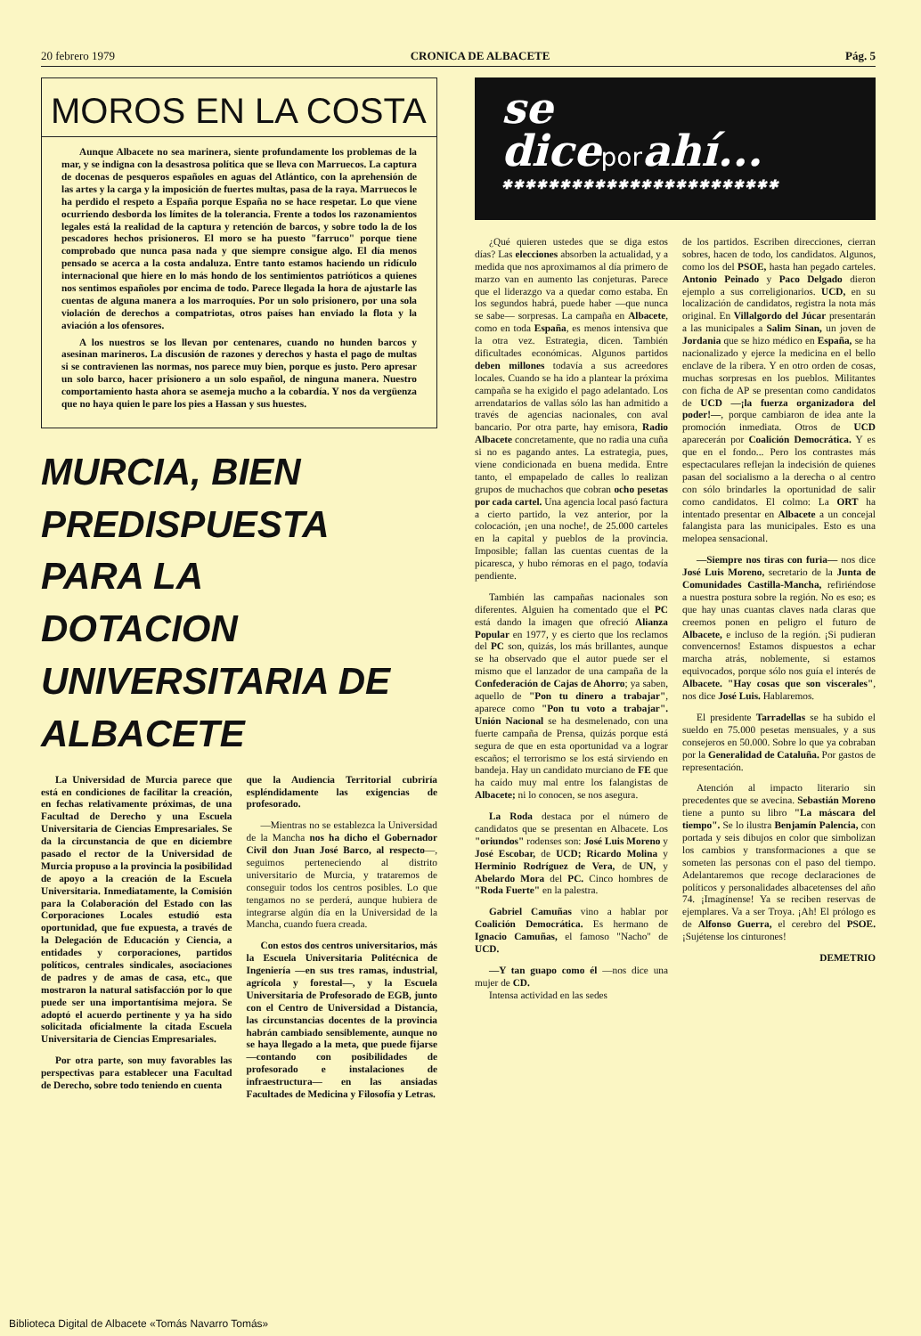20 febrero 1979 CRONICA DE ALBACETE Pág. 5
MOROS EN LA COSTA
Aunque Albacete no sea marinera, siente profundamente los problemas de la mar, y se indigna con la desastrosa política que se lleva con Marruecos. La captura de docenas de pesqueros españoles en aguas del Atlántico, con la aprehensión de las artes y la carga y la imposición de fuertes multas, pasa de la raya. Marruecos le ha perdido el respeto a España porque España no se hace respetar. Lo que viene ocurriendo desborda los límites de la tolerancia. Frente a todos los razonamientos legales está la realidad de la captura y retención de barcos, y sobre todo la de los pescadores hechos prisioneros. El moro se ha puesto "farruco" porque tiene comprobado que nunca pasa nada y que siempre consigue algo. El día menos pensado se acerca a la costa andaluza. Entre tanto estamos haciendo un ridículo internacional que hiere en lo más hondo de los sentimientos patrióticos a quienes nos sentimos españoles por encima de todo. Parece llegada la hora de ajustarle las cuentas de alguna manera a los marroquíes. Por un solo prisionero, por una sola violación de derechos a compatriotas, otros países han enviado la flota y la aviación a los ofensores.
A los nuestros se los llevan por centenares, cuando no hunden barcos y asesinan marineros. La discusión de razones y derechos y hasta el pago de multas si se contravienen las normas, nos parece muy bien, porque es justo. Pero apresar un solo barco, hacer prisionero a un solo español, de ninguna manera. Nuestro comportamiento hasta ahora se asemeja mucho a la cobardía. Y nos da vergüenza que no haya quien le pare los pies a Hassan y sus huestes.
MURCIA, BIEN
PREDISPUESTA
PARA LA
DOTACION
UNIVERSITARIA DE
ALBACETE
La Universidad de Murcia parece que está en condiciones de facilitar la creación, en fechas relativamente próximas, de una Facultad de Derecho y una Escuela Universitaria de Ciencias Empresariales. Se da la circunstancia de que en diciembre pasado el rector de la Universidad de Murcia propuso a la provincia la posibilidad de apoyo a la creación de la Escuela Universitaria. Inmediatamente, la Comisión para la Colaboración del Estado con las Corporaciones Locales estudió esta oportunidad, que fue expuesta, a través de la Delegación de Educación y Ciencia, a entidades y corporaciones, partidos políticos, centrales sindicales, asociaciones de padres y de amas de casa, etc., que mostraron la natural satisfacción por lo que puede ser una importantísima mejora. Se adoptó el acuerdo pertinente y ya ha sido solicitada oficialmente la citada Escuela Universitaria de Ciencias Empresariales.
Por otra parte, son muy favorables las perspectivas para establecer una Facultad de Derecho, sobre todo teniendo en cuenta
que la Audiencia Territorial cubriría espléndidamente las exigencias de profesorado.
—Mientras no se establezca la Universidad de la Mancha nos ha dicho el Gobernador Civil don Juan José Barco, al respecto—, seguimos perteneciendo al distrito universitario de Murcia, y trataremos de conseguir todos los centros posibles. Lo que tengamos no se perderá, aunque hubiera de integrarse algún día en la Universidad de la Mancha, cuando fuera creada.
Con estos dos centros universitarios, más la Escuela Universitaria Politécnica de Ingeniería —en sus tres ramas, industrial, agrícola y forestal—, y la Escuela Universitaria de Profesorado de EGB, junto con el Centro de Universidad a Distancia, las circunstancias docentes de la provincia habrán cambiado sensiblemente, aunque no se haya llegado a la meta, que puede fijarse —contando con posibilidades de profesorado e instalaciones de infraestructura— en las ansiadas Facultades de Medicina y Filosofía y Letras.
se
diceporahí...
✱✱✱✱✱✱✱✱✱✱✱✱✱✱✱✱✱✱✱✱✱✱✱✱
¿Qué quieren ustedes que se diga estos días? Las elecciones absorben la actualidad, y a medida que nos aproximamos al día primero de marzo van en aumento las conjeturas. Parece que el liderazgo va a quedar como estaba. En los segundos habrá, puede haber —que nunca se sabe— sorpresas. La campaña en Albacete, como en toda España, es menos intensiva que la otra vez. Estrategia, dicen. También dificultades económicas. Algunos partidos deben millones todavía a sus acreedores locales. Cuando se ha ido a plantear la próxima campaña se ha exigido el pago adelantado. Los arrendatarios de vallas sólo las han admitido a través de agencias nacionales, con aval bancario. Por otra parte, hay emisora, Radio Albacete concretamente, que no radia una cuña si no es pagando antes. La estrategia, pues, viene condicionada en buena medida. Entre tanto, el empapelado de calles lo realizan grupos de muchachos que cobran ocho pesetas por cada cartel. Una agencia local pasó factura a cierto partido, la vez anterior, por la colocación, ¡en una noche!, de 25.000 carteles en la capital y pueblos de la provincia. Imposible; fallan las cuentas cuentas de la picaresca, y hubo rémoras en el pago, todavía pendiente.
También las campañas nacionales son diferentes. Alguien ha comentado que el PC está dando la imagen que ofreció Alianza Popular en 1977, y es cierto que los reclamos del PC son, quizás, los más brillantes, aunque se ha observado que el autor puede ser el mismo que el lanzador de una campaña de la Confederación de Cajas de Ahorro; ya saben, aquello de "Pon tu dinero a trabajar", aparece como "Pon tu voto a trabajar". Unión Nacional se ha desmelenado, con una fuerte campaña de Prensa, quizás porque está segura de que en esta oportunidad va a lograr escaños; el terrorismo se los está sirviendo en bandeja. Hay un candidato murciano de FE que ha caído muy mal entre los falangistas de Albacete; ni lo conocen, se nos asegura.
La Roda destaca por el número de candidatos que se presentan en Albacete. Los "oriundos" rodenses son: José Luis Moreno y José Escobar, de UCD; Ricardo Molina y Herminio Rodríguez de Vera, de UN, y Abelardo Mora del PC. Cinco hombres de "Roda Fuerte" en la palestra.
Gabriel Camuñas vino a hablar por Coalición Democrática. Es hermano de Ignacio Camuñas, el famoso "Nacho" de UCD.
—Y tan guapo como él —nos dice una mujer de CD.
Intensa actividad en las sedes
de los partidos. Escriben direcciones, cierran sobres, hacen de todo, los candidatos. Algunos, como los del PSOE, hasta han pegado carteles. Antonio Peinado y Paco Delgado dieron ejemplo a sus correligionarios. UCD, en su localización de candidatos, registra la nota más original. En Villalgordo del Júcar presentarán a las municipales a Salim Sinan, un joven de Jordania que se hizo médico en España, se ha nacionalizado y ejerce la medicina en el bello enclave de la ribera. Y en otro orden de cosas, muchas sorpresas en los pueblos. Militantes con ficha de AP se presentan como candidatos de UCD —¡la fuerza organizadora del poder!—, porque cambiaron de idea ante la promoción inmediata. Otros de UCD aparecerán por Coalición Democrática. Y es que en el fondo... Pero los contrastes más espectaculares reflejan la indecisión de quienes pasan del socialismo a la derecha o al centro con sólo brindarles la oportunidad de salir como candidatos. El colmo: La ORT ha intentado presentar en Albacete a un concejal falangista para las municipales. Esto es una melopea sensacional.
—Siempre nos tiras con furia— nos dice José Luis Moreno, secretario de la Junta de Comunidades Castilla-Mancha, refiriéndose a nuestra postura sobre la región. No es eso; es que hay unas cuantas claves nada claras que creemos ponen en peligro el futuro de Albacete, e incluso de la región. ¡Si pudieran convencernos! Estamos dispuestos a echar marcha atrás, noblemente, si estamos equivocados, porque sólo nos guía el interés de Albacete. "Hay cosas que son viscerales", nos dice José Luis. Hablaremos.
El presidente Tarradellas se ha subido el sueldo en 75.000 pesetas mensuales, y a sus consejeros en 50.000. Sobre lo que ya cobraban por la Generalidad de Cataluña. Por gastos de representación.
Atención al impacto literario sin precedentes que se avecina. Sebastián Moreno tiene a punto su libro "La máscara del tiempo". Se lo ilustra Benjamín Palencia, con portada y seis dibujos en color que simbolizan los cambios y transformaciones a que se someten las personas con el paso del tiempo. Adelantaremos que recoge declaraciones de políticos y personalidades albacetenses del año 74. ¡Imagínense! Ya se reciben reservas de ejemplares. Va a ser Troya. ¡Ah! El prólogo es de Alfonso Guerra, el cerebro del PSOE. ¡Sujétense los cinturones!
DEMETRIO
Biblioteca Digital de Albacete «Tomás Navarro Tomás»